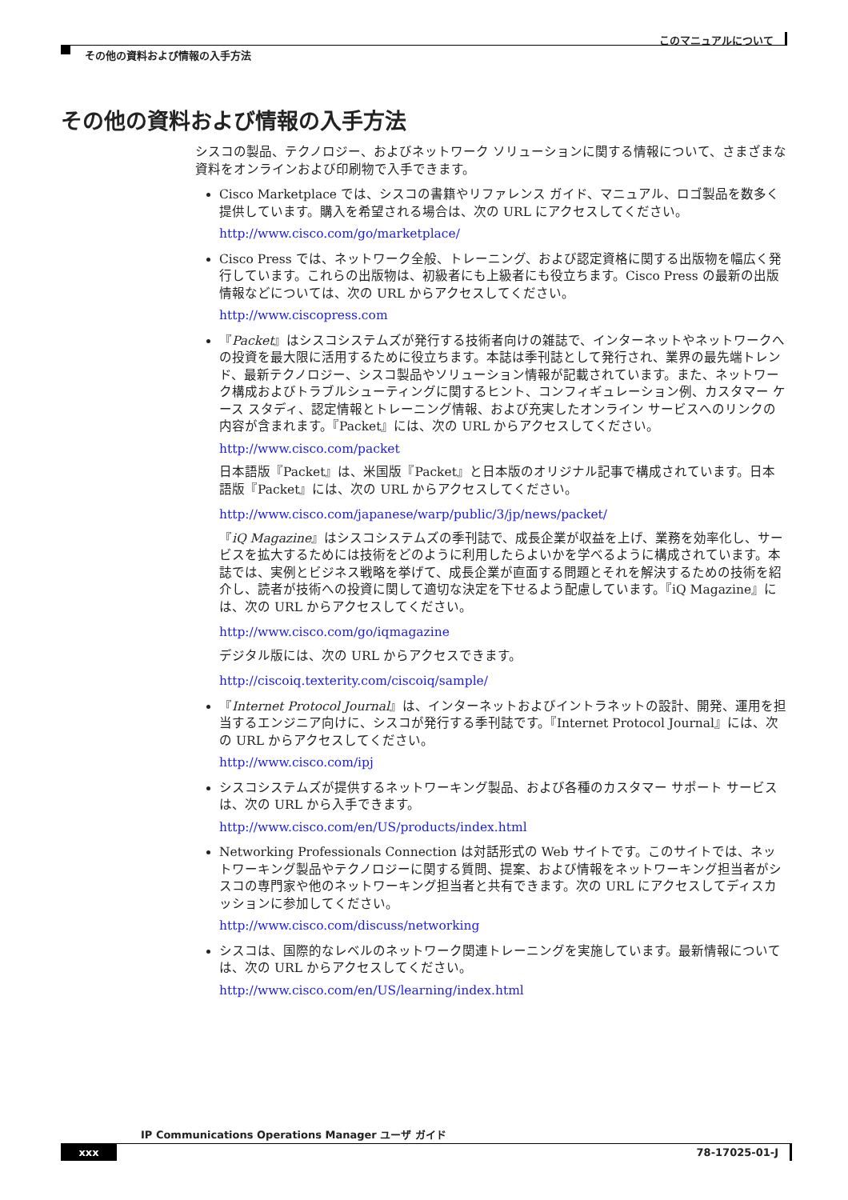このマニュアルについて
その他の資料および情報の入手方法
その他の資料および情報の入手方法
シスコの製品、テクノロジー、およびネットワーク ソリューションに関する情報について、さまざまな資料をオンラインおよび印刷物で入手できます。
Cisco Marketplace では、シスコの書籍やリファレンス ガイド、マニュアル、ロゴ製品を数多く提供しています。購入を希望される場合は、次の URL にアクセスしてください。
http://www.cisco.com/go/marketplace/
Cisco Press では、ネットワーク全般、トレーニング、および認定資格に関する出版物を幅広く発行しています。これらの出版物は、初級者にも上級者にも役立ちます。Cisco Press の最新の出版情報などについては、次の URL からアクセスしてください。
http://www.ciscopress.com
『Packet』はシスコシステムズが発行する技術者向けの雑誌で、インターネットやネットワークへの投資を最大限に活用するために役立ちます。本誌は季刊誌として発行され、業界の最先端トレンド、最新テクノロジー、シスコ製品やソリューション情報が記載されています。また、ネットワーク構成およびトラブルシューティングに関するヒント、コンフィギュレーション例、カスタマー ケース スタディ、認定情報とトレーニング情報、および充実したオンライン サービスへのリンクの内容が含まれます。『Packet』には、次の URL からアクセスしてください。
http://www.cisco.com/packet
日本語版『Packet』は、米国版『Packet』と日本版のオリジナル記事で構成されています。日本語版『Packet』には、次の URL からアクセスしてください。
http://www.cisco.com/japanese/warp/public/3/jp/news/packet/
『iQ Magazine』はシスコシステムズの季刊誌で、成長企業が収益を上げ、業務を効率化し、サービスを拡大するためには技術をどのように利用したらよいかを学べるように構成されています。本誌では、実例とビジネス戦略を挙げて、成長企業が直面する問題とそれを解決するための技術を紹介し、読者が技術への投資に関して適切な決定を下せるよう配慮しています。『iQ Magazine』には、次の URL からアクセスしてください。
http://www.cisco.com/go/iqmagazine
デジタル版には、次の URL からアクセスできます。
http://ciscoiq.texterity.com/ciscoiq/sample/
『Internet Protocol Journal』は、インターネットおよびイントラネットの設計、開発、運用を担当するエンジニア向けに、シスコが発行する季刊誌です。『Internet Protocol Journal』には、次の URL からアクセスしてください。
http://www.cisco.com/ipj
シスコシステムズが提供するネットワーキング製品、および各種のカスタマー サポート サービスは、次の URL から入手できます。
http://www.cisco.com/en/US/products/index.html
Networking Professionals Connection は対話形式の Web サイトです。このサイトでは、ネットワーキング製品やテクノロジーに関する質問、提案、および情報をネットワーキング担当者がシスコの専門家や他のネットワーキング担当者と共有できます。次の URL にアクセスしてディスカッションに参加してください。
http://www.cisco.com/discuss/networking
シスコは、国際的なレベルのネットワーク関連トレーニングを実施しています。最新情報については、次の URL からアクセスしてください。
http://www.cisco.com/en/US/learning/index.html
IP Communications Operations Manager ユーザ ガイド
xxx 78-17025-01-J